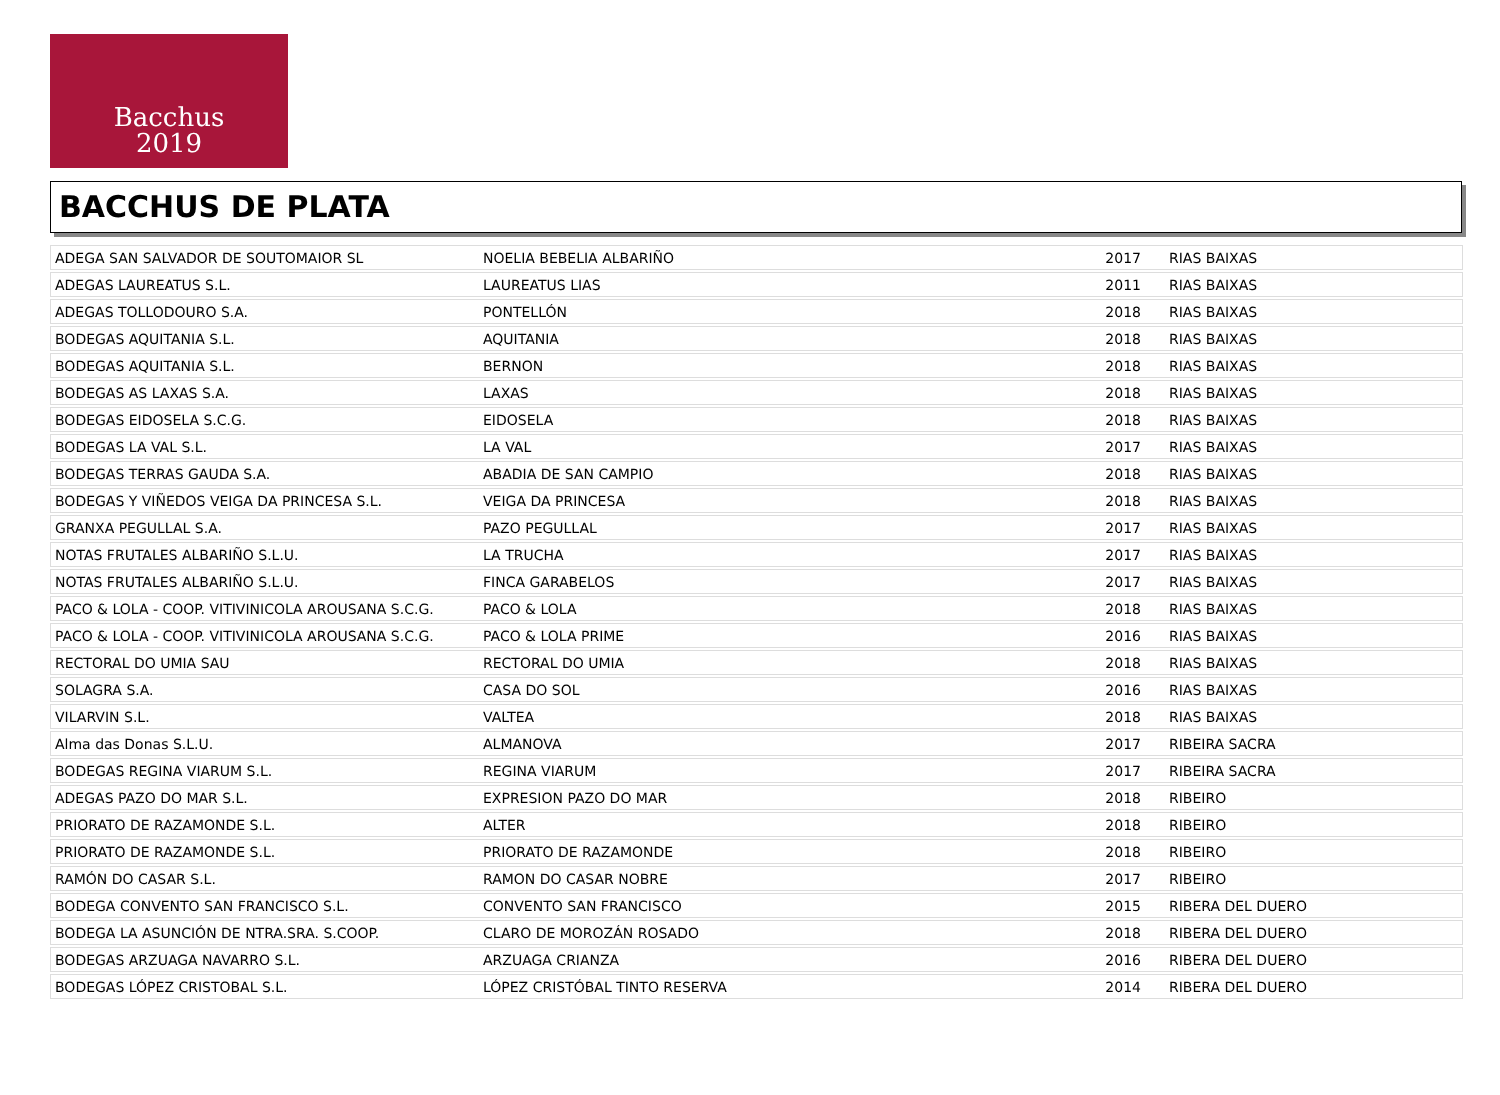Bacchus
2019
BACCHUS DE PLATA
| ADEGA SAN SALVADOR DE SOUTOMAIOR SL | NOELIA BEBELIA ALBARIÑO | 2017 | RIAS BAIXAS |
| ADEGAS LAUREATUS S.L. | LAUREATUS LIAS | 2011 | RIAS BAIXAS |
| ADEGAS TOLLODOURO S.A. | PONTELLÓN | 2018 | RIAS BAIXAS |
| BODEGAS AQUITANIA S.L. | AQUITANIA | 2018 | RIAS BAIXAS |
| BODEGAS AQUITANIA S.L. | BERNON | 2018 | RIAS BAIXAS |
| BODEGAS AS LAXAS S.A. | LAXAS | 2018 | RIAS BAIXAS |
| BODEGAS EIDOSELA S.C.G. | EIDOSELA | 2018 | RIAS BAIXAS |
| BODEGAS LA VAL S.L. | LA VAL | 2017 | RIAS BAIXAS |
| BODEGAS TERRAS GAUDA S.A. | ABADIA DE SAN CAMPIO | 2018 | RIAS BAIXAS |
| BODEGAS Y VIÑEDOS VEIGA DA PRINCESA S.L. | VEIGA DA PRINCESA | 2018 | RIAS BAIXAS |
| GRANXA PEGULLAL S.A. | PAZO PEGULLAL | 2017 | RIAS BAIXAS |
| NOTAS FRUTALES ALBARIÑO S.L.U. | LA TRUCHA | 2017 | RIAS BAIXAS |
| NOTAS FRUTALES ALBARIÑO S.L.U. | FINCA GARABELOS | 2017 | RIAS BAIXAS |
| PACO & LOLA - COOP. VITIVINICOLA AROUSANA S.C.G. | PACO & LOLA | 2018 | RIAS BAIXAS |
| PACO & LOLA - COOP. VITIVINICOLA AROUSANA S.C.G. | PACO & LOLA PRIME | 2016 | RIAS BAIXAS |
| RECTORAL DO UMIA SAU | RECTORAL DO UMIA | 2018 | RIAS BAIXAS |
| SOLAGRA S.A. | CASA DO SOL | 2016 | RIAS BAIXAS |
| VILARVIN S.L. | VALTEA | 2018 | RIAS BAIXAS |
| Alma das Donas S.L.U. | ALMANOVA | 2017 | RIBEIRA SACRA |
| BODEGAS REGINA VIARUM S.L. | REGINA VIARUM | 2017 | RIBEIRA SACRA |
| ADEGAS PAZO DO MAR S.L. | EXPRESION PAZO DO MAR | 2018 | RIBEIRO |
| PRIORATO DE RAZAMONDE S.L. | ALTER | 2018 | RIBEIRO |
| PRIORATO DE RAZAMONDE S.L. | PRIORATO DE RAZAMONDE | 2018 | RIBEIRO |
| RAMÓN DO CASAR S.L. | RAMON DO CASAR NOBRE | 2017 | RIBEIRO |
| BODEGA CONVENTO SAN FRANCISCO S.L. | CONVENTO SAN FRANCISCO | 2015 | RIBERA DEL DUERO |
| BODEGA LA ASUNCIÓN DE NTRA.SRA. S.COOP. | CLARO DE MOROZÁN ROSADO | 2018 | RIBERA DEL DUERO |
| BODEGAS ARZUAGA NAVARRO S.L. | ARZUAGA CRIANZA | 2016 | RIBERA DEL DUERO |
| BODEGAS LÓPEZ CRISTOBAL S.L. | LÓPEZ CRISTÓBAL TINTO RESERVA | 2014 | RIBERA DEL DUERO |